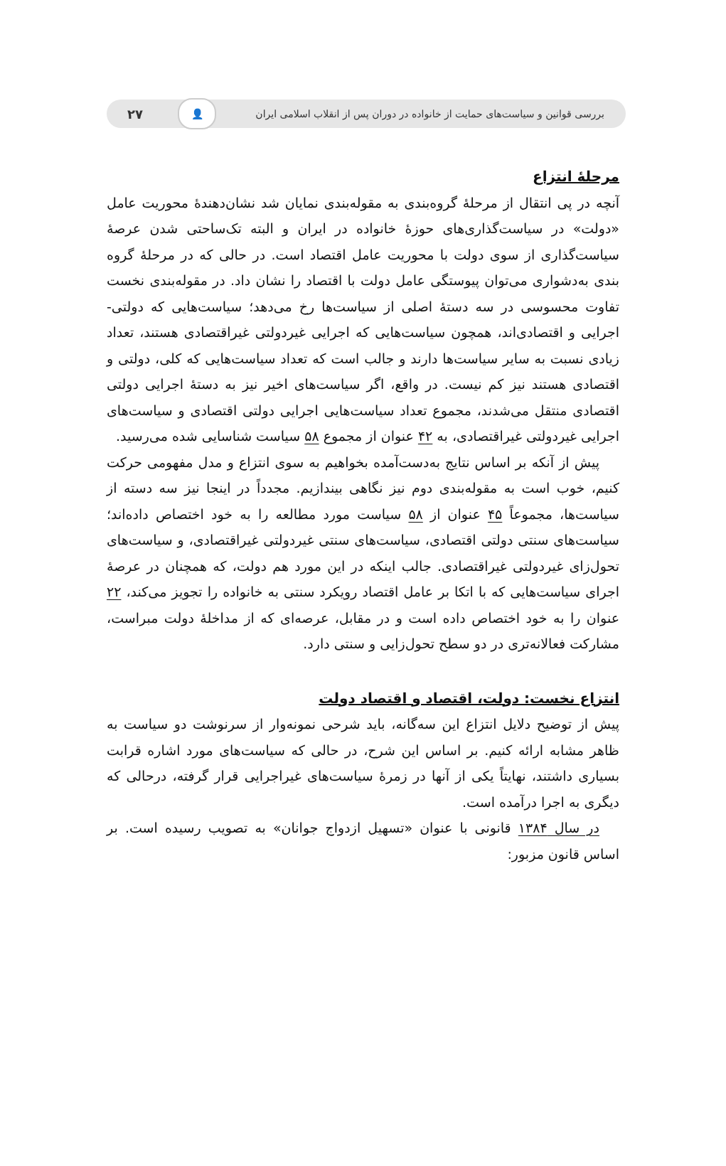بررسی قوانین و سیاست‌های حمایت از خانواده در دوران پس از انقلاب اسلامی ایران 👤 ۲۷
مرحلۀ انتزاع
آنچه در پی انتقال از مرحلۀ گروه‌بندی به مقوله‌بندی نمایان شد نشان‌دهندۀ محوریت عامل «دولت» در سیاست‌گذاری‌های حوزۀ خانواده در ایران و البته تک‌ساحتی شدن عرصۀ سیاست‌گذاری از سوی دولت با محوریت عامل اقتصاد است. در حالی که در مرحلۀ گروه بندی به‌دشواری می‌توان پیوستگی عامل دولت با اقتصاد را نشان داد. در مقوله‌بندی نخست تفاوت محسوسی در سه دستۀ اصلی از سیاست‌ها رخ می‌دهد؛ سیاست‌هایی که دولتی- اجرایی و اقتصادی‌اند، همچون سیاست‌هایی که اجرایی غیردولتی غیراقتصادی هستند، تعداد زیادی نسبت به سایر سیاست‌ها دارند و جالب است که تعداد سیاست‌هایی که کلی، دولتی و اقتصادی هستند نیز کم نیست. در واقع، اگر سیاست‌های اخیر نیز به دستۀ اجرایی دولتی اقتصادی منتقل می‌شدند، مجموع تعداد سیاست‌هایی اجرایی دولتی اقتصادی و سیاست‌های اجرایی غیردولتی غیراقتصادی، به ۴۲ عنوان از مجموع ۵۸ سیاست شناسایی شده می‌رسید.
پیش از آنکه بر اساس نتایج به‌دست‌آمده بخواهیم به سوی انتزاع و مدل مفهومی حرکت کنیم، خوب است به مقوله‌بندی دوم نیز نگاهی بیندازیم. مجدداً در اینجا نیز سه دسته از سیاست‌ها، مجموعاً ۴۵ عنوان از ۵۸ سیاست مورد مطالعه را به خود اختصاص داده‌اند؛ سیاست‌های سنتی دولتی اقتصادی، سیاست‌های سنتی غیردولتی غیراقتصادی، و سیاست‌های تحول‌زای غیردولتی غیراقتصادی. جالب اینکه در این مورد هم دولت، که همچنان در عرصۀ اجرای سیاست‌هایی که با اتکا بر عامل اقتصاد رویکرد سنتی به خانواده را تجویز می‌کند، ۲۲ عنوان را به خود اختصاص داده است و در مقابل، عرصه‌ای که از مداخلۀ دولت مبراست، مشارکت فعالانه‌تری در دو سطح تحول‌زایی و سنتی دارد.
انتزاع نخست: دولت، اقتصاد و اقتصاد دولت
پیش از توضیح دلایل انتزاع این سه‌گانه، باید شرحی نمونه‌وار از سرنوشت دو سیاست به ظاهر مشابه ارائه کنیم. بر اساس این شرح، در حالی که سیاست‌های مورد اشاره قرابت بسیاری داشتند، نهایتاً یکی از آنها در زمرۀ سیاست‌های غیراجرایی قرار گرفته، درحالی که دیگری به اجرا درآمده است.
در سال ۱۳۸۴ قانونی با عنوان «تسهیل ازدواج جوانان» به تصویب رسیده است. بر اساس قانون مزبور: